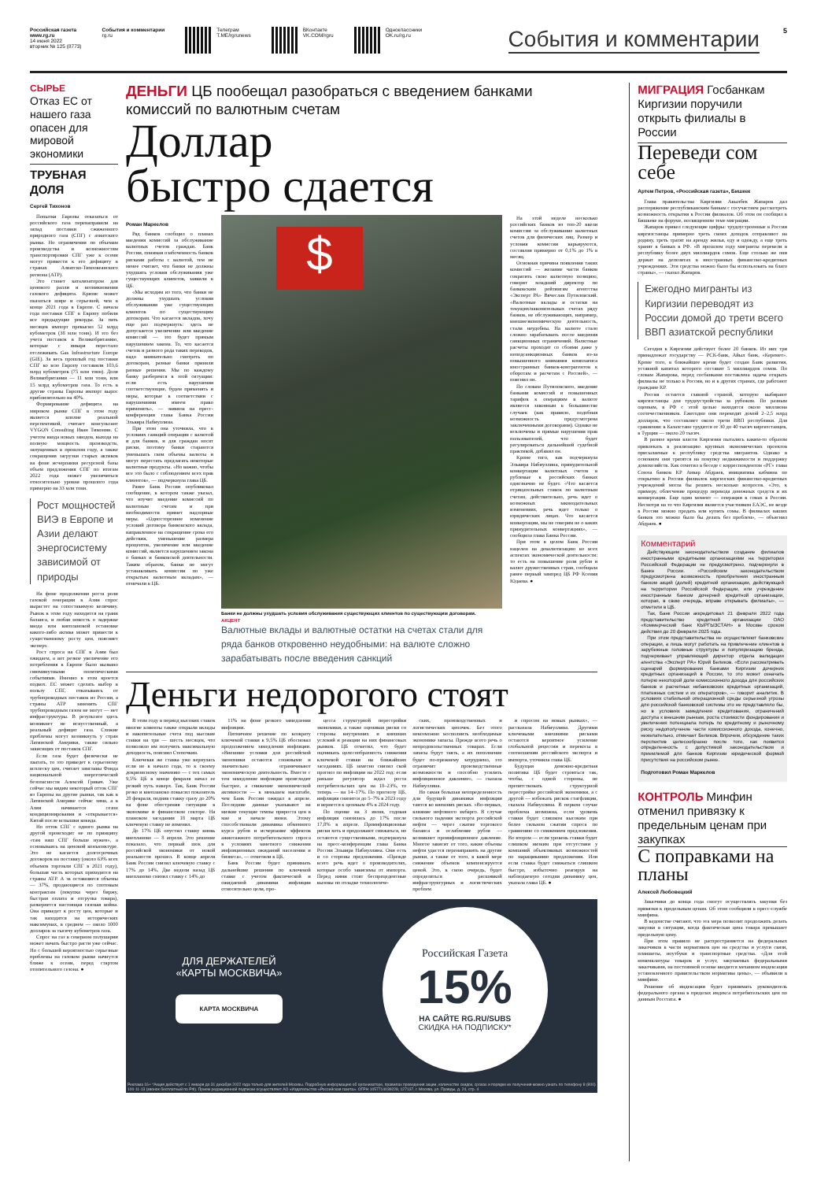Российская газета
www.rg.ru
14 июня 2022
вторник № 125 (8773)
События и комментарии
rg.ru
Телеграм
T.ME/rgrunews
ВКонтакте
VK.COM/rgru
Одноклассники
OK.ru/rg.ru
События и комментарии
5
СЫРЬЕ
Отказ ЕС от нашего газа опасен для мировой экономики
ТРУБНАЯ ДОЛЯ
Сергей Тихонов
Попытки Европы отказаться от российского газа перенаправили на запад поставки сжиженного природного газа (СПГ) с азиатского рынка. Но ограничения по объемам производства и возможностям транспортировки СПГ уже к осени могут привести к его дефициту в странах Азиатско-Тихоокеанского региона (АТР).
Это станет катализатором для ценового ралли и возникновения газового дефицита. Кризис может оказаться шире и серьезней, чем в конце 2021 года в Европе. С начала года поставки СПГ в Европу побили все предыдущие рекорды. За пять месяцев импорт превысил 52 млрд кубометров (38 млн тонн). И это без учета поставок в Великобританию, которые с января перестало отслеживать Gas Infrastructure Europe (GIE). За весь прошлый год поставки СПГ во всю Европу составили 103,6 млрд кубометров (75 млн тонн). Доля Великобритании — 11 млн тонн, или 15 млрд кубометров газа. То есть в другие страны Европы импорт вырос приблизительно на 40%.
Формирование дефицита на мировом рынке СПГ в этом году является вполне реальной перспективой, считает консультант VYGON Consulting Иван Тимонин. С учетом ввода новых заводов, выхода на полную мощность производств, запущенных в прошлом году, а также сокращения загрузки старых активов на фоне исчерпания ресурсной базы объем предложения СПГ по итогам 2022 года может увеличиться относительно уровня прошлого года примерно на 33 млн тонн.
Рост мощностей ВИЭ в Европе и Азии делают энергосистему зависимой от природы
На фоне продолжения роста роли газовой генерации в Азии спрос вырастет на сопоставимую величину. Рынок в этом году находится на грани баланса, и любая новость о задержке ввода или внеплановой остановке какого-либо актива может привести к существенному росту цен, поясняет эксперт.
Рост спроса на СПГ в Азии был ожидаем, а вот резкое увеличение его потребления в Европе было вызвано сиюминутными политическими событиями. Именно в этом кроется подвох. ЕС может сделать выбор в пользу СПГ, отказываясь от трубопроводных поставок из России, а страны АТР заменить СПГ трубопроводным газом не могут — нет инфраструктуры. В результате здесь возникнет не искусственный, а реальный дефицит газа. Схожие проблемы могут возникнуть у стран Латинской Америки, также сильно зависящих от поставок СПГ.
Если газа будет физически не хватать, то это приведет к серьезному всплеску цен, считает замглавы Фонда национальной энергетической безопасности Алексей Гривач. Уже сейчас мы видим некоторый отток СПГ из Европы на другие рынки, так как в Латинской Америке сейчас зима, а в Азии начинается сезон кондиционирования и «открывается» Китай после вспышки ковида.
Но отток СПГ с одного рынка на другой происходит не по принципу «там наш СПГ больше нужен», а основываясь на ценовой конъюнктуре. Это не касается долгосрочных договоров на поставку (около 63% всех объемов торговли СПГ в 2021 году), большая часть которых приходится на страны АТР. А за оставшиеся объемы — 37%, продающиеся по спотовым контрактам (покупка через биржу, быстрая оплата и отгрузка товара), развернется настоящая газовая война. Она приведет к росту цен, которые и так находятся на исторических максимумах, в среднем — около 1000 долларов за тысячу кубометров газа.
Спрос на газ в северном полушарии может начать быстро расти уже сейчас. Но с большей вероятностью серьезные проблемы на газовом рынке начнутся ближе к осени, перед стартом отопительного сезона. ●
ДЕНЬГИ ЦБ пообещал разобраться с введением банками комиссий по валютным счетам
Доллар
быстро сдается
Роман Маркелов
Ряд банков сообщил о планах введения комиссий за обслуживание валютных счетов граждан. Банк России, понимая озабоченность банков рисками работы с валютой, тем не менее считает, что банки не должны ухудшать условия обслуживания уже существующих клиентов, заявили в ЦБ.
«Мы исходим из того, что банки не должны ухудшать условия обслуживания уже существующих клиентов по существующим договорам. Что касается вкладов, хочу еще раз подчеркнуть: здесь не допускается увеличение или введение комиссий — это будет прямым нарушением закона. То, что касается счетов и разного рода таких переводов, надо внимательно смотреть по договорам, разные банки приняли разные решения. Мы по каждому банку разберемся в этой ситуации: если есть нарушения соответствующие, будем применять и меры, которые в соответствии с нарушениями имеем право применять», — заявила на пресс-конференции глава Банка России Эльвира Набиуллина.
При этом она уточнила, что в условиях санкций операции с валютой и для банков, и для граждан носят риски, поэтому банки стараются уменьшать свои объемы валюты и могут перестать предлагать некоторые валютные продукты. «Но важно, чтобы все это было с соблюдением всех прав клиентов», — подчеркнула глава ЦБ.
Ранее Банк России опубликовал сообщение, в котором также указал, что изучит введение комиссий по валютным счетам и при необходимости примет надзорные меры. «Одностороннее изменение условий договора банковского вклада, направленное на сокращение срока его действия, уменьшение размера процентов, увеличение или введение комиссий, является нарушением закона о банках и банковской деятельности. Таким образом, банки не могут устанавливать комиссии по уже открытым валютным вкладам», — отмечали в ЦБ.
$
Банки не должны ухудшать условия обслуживания существующих клиентов по существующим договорам.
АКЦЕНТ
Валютные вклады и валютные остатки на счетах стали для ряда банков откровенно неудобными: на валюте сложно зарабатывать после введения санкций
На этой неделе несколько российских банков из топ-20 ввели комиссии за обслуживание валютных счетов для физических лиц. Размер и условия комиссии варьируются, составляя примерно от 0,1% до 1% в месяц.
Основная причина появления таких комиссий — желание части банков сократить свою валютную позицию, говорит младший директор по банковским рейтингам агентства «Эксперт РА» Вячеслав Путиловский. «Валютные вклады и остатки на текущих/накопительных счетах ряду банков, не обслуживающих, например, внешнеэкономическую деятельность, стали неудобны. На валюте стало сложно зарабатывать после введения санкционных ограничений. Валютные расчеты проходят со сбоями даже у неподсанкционных банков из-за повышенного внимания комплаенса иностранных банков-контрагентов к оборотам и расчетам с Россией», — пояснил он.
По словам Путиловского, введение банками комиссий и повышенных тарифов к операциям в валюте является законным в большинстве случаев (как правило, подобная возможность предусмотрена заключенными договорами). Однако не исключены и прямые нарушения прав пользователей, что будет регулироваться дальнейшей судебной практикой, добавил он.
Кроме того, как подчеркнула Эльвира Набиуллина, принудительной конвертации валютных счетов в рублевые в российских банках однозначно не будет. «Что касается отрицательных ставок по валютным счетам, действительно, речь идет о возможных законодательных изменениях, речь идет только о юридических лицах. Что касается конвертации, мы не говорим не о каких принудительных конвертациях», — сообщила глава Банка России.
При этом в целом Банк России нацелен на девалютизацию во всех аспектах экономической деятельности: то есть на повышение роли рубля и валют дружественных стран, сообщала ранее первый зампред ЦБ РФ Ксения Юдаева. ●
Деньги недорогого стоят
В этом году в период высоких ставок многие клиенты также открыли вклады и накопительные счета под высокие ставки на три — шесть месяцев, что позволило им получить максимальную доходность, пояснил Степочкин.
Ключевая же ставка уже вернулась если не в начало года, то к своему докризисному значению — с тех самых 9,5% ЦБ в конце февраля начал ее резкий путь наверх. Так, Банк России резко и внепланово повысил показатель 28 февраля, подняв ставку сразу до 20% на фоне обострения ситуации в экономике и финансовом секторе. На плановом заседании 18 марта ЦБ ключевую ставку не изменил.
До 17% ЦБ опустил ставку вновь внепланово — 8 апреля. Это решение показало, что первый шок для российской экономики от новой реальности прошел. В конце апреля Банк России снизил ключевую ставку с 17% до 14%. Две недели назад ЦБ внепланово снизил ставку с 14% до
11% на фоне резкого замедления инфляции.
Пятничное решение по возврату ключевой ставки к 9,5% ЦБ обосновал продолжением замедления инфляции. «Внешние условия для российской экономики остаются сложными и значительно ограничивают экономическую деятельность. Вместе с тем замедление инфляции происходит быстрее, а снижение экономической активности — в меньшем масштабе, чем Банк России ожидал в апреле. Последние данные указывают на низкие текущие темпы прироста цен в мае и начале июня. Этому способствовали динамика обменного курса рубля и исчерпание эффектов ажиотажного потребительского спроса в условиях заметного снижения инфляционных ожиданий населения и бизнеса», — отметили в ЦБ.
Банк России будет принимать дальнейшие решения по ключевой ставке с учетом фактической и ожидаемой динамики инфляции относительно цели, про-
цесса структурной перестройки экономики, а также оценивая риски со стороны внутренних и внешних условий и реакции на них финансовых рынков. ЦБ отметил, что будет оценивать целесообразность снижения ключевой ставки на ближайших заседаниях. ЦБ заметно снизил свой прогноз по инфляции на 2022 год: если раньше регулятор ждал роста потребительских цен на 18–23%, то теперь — на 14–17%. По прогнозу ЦБ, инфляция снизится до 5–7% в 2023 году и вернется к целевым 4% в 2024 году.
По оценке на 3 июня, годовая инфляция снизилась до 17% после 17,8% в апреле. Проинфляционные риски хоть и продолжают снижаться, но остаются существенными, подчеркнула на пресс-конференции глава Банка России Эльвира Набиуллина. Они есть и со стороны предложения. «Прежде всего речь идет о производителях, которые особо зависимы от импорта. Перед ними стоят беспрецедентные вызовы по отладке технологиче-
ских, производственных и логистических цепочек. Без этого невозможно восполнить необходимые экономике запасы. Прежде всего речь о непродовольственных товарах. Если запасы будут таять, а их пополнение будет по-прежнему затруднено, это ограничит производственные возможности и способно усилить инфляционное давление», — сказала Набиуллина.
Но самая большая неопределенность для будущей динамики инфляции таится во внешних рисках. «Во-первых, влияние нефтяного эмбарго. В случае сильного падения экспорта российской нефти — через сжатие торгового баланса и ослабление рубля — возникнет проинфляционное давление. Многое зависит от того, какие объемы нефти удастся перенаправить на другие рынки, а также от того, в какой мере снижение объемов компенсируется ценой. Это, в свою очередь, будет определяться расшивкой инфраструктурных и логистических проблем
и спросом на новых рынках», — рассказала Набиуллина. Другими ключевыми внешними рисками остаются вероятное усиление глобальной рецессии и перекосы в соотношении российского экспорта и импорта, уточнила глава ЦБ.
Будущая денежно-кредитная политика ЦБ будет строиться так, чтобы, с одной стороны, не препятствовать структурной перестройке российской экономики, а с другой — избежать рисков стагфляции, сказала Набиуллина. В первом случае проблема возможна, если уровень ставки будет слишком высоким при более сильном сжатии спроса по сравнению со снижением предложения. Во втором — если уровень ставки будет слишком низким при отсутствии у компаний объективных возможностей по наращиванию предложения. Или если ставка будет снижаться слишком быстро, избыточно реагируя на наблюдаемую сегодня динамику цен, указала глава ЦБ. ●
ДЛЯ ДЕРЖАТЕЛЕЙ
«КАРТЫ МОСКВИЧА»
КАРТА МОСКВИЧА
Российская Газета
15%
НА САЙТЕ RG.RU/SUBS
СКИДКА НА ПОДПИСКУ*
Реклама 16+ *Акция действует с 1 января до 31 декабря 2022 года только для жителей Москвы. Подробную информацию об организаторе, правилах проведения акции, количестве скидок, сроках и порядке их получения можно узнать по телефону 8 (800) 100-11-13 (звонок бесплатный по РФ). Прием редакционной подписки осуществляет АО «Издательство «Российская газета». ОГРН 1057714039228, 127137, г. Москва, ул. Правды, д. 24, стр. 4
МИГРАЦИЯ Госбанкам Киргизии поручили открыть филиалы в России
Переведи сом себе
Артем Петров, «Российская газета», Бишкек
Глава правительства Киргизии Акылбек Жапаров дал распоряжение республиканским банкам с госучастием рассмотреть возможность открытия в России филиалов. Об этом он сообщил в Бишкеке на форуме, посвященном теме миграции.
Жапаров привел следующие цифры: трудоустроенные в России киргизстанцы примерно треть своих доходов отправляют на родину, треть тратят на аренду жилья, еду и одежду, а еще треть хранят в банках в РФ. «В прошлом году мигранты перевели в республику более двух миллиардов сомов. Еще столько же они держат на депозитах в иностранных финансово-кредитных учреждениях. Эти средства можно было бы использовать на благо страны», — сказал Жапаров.
Ежегодно мигранты из Киргизии переводят из России домой до трети всего ВВП азиатской республики
Сегодня в Киргизии действует более 20 банков. Из них три принадлежат государству — РСК-банк, Айыл банк, «Керемет». Кроме того, в ближайшее время будет создан Банк развития, уставной капитал которого составит 5 миллиардов сомов. По словам Жапарова, перед госбанками поставлена задача открыть филиалы не только в России, но и в других странах, где работают граждане КР.
Россия остается главной страной, которую выбирают киргизстанцы для трудоустройства за рубежом. По разным оценкам, в РФ с этой целью находятся около миллиона соотечественников. Ежегодно они переводят домой 2–2,5 млрд долларов, что составляет около трети ВВП республики. Для сравнения: в Казахстане трудятся от 30 до 40 тысяч киргизстанцев, в Турции — около 20 тысяч.
В разное время власти Киргизии пытались каким-то образом привлекать в реализацию крупных экономических проектов присылаемые в республику средства мигрантов. Однако в основном они тратятся на покупку недвижимости и поддержку домохозяйств. Как отметил в беседе с корреспондентом «РГ» глава Союза банков КР Анвар Абдраев, инициатива кабмина по открытию в России филиалов киргизских финансово-кредитных учреждений могла бы решить несколько вопросов. «Это, к примеру, облегчение процедур перевода денежных средств и их конвертации. Еще один момент — операции в сомах в России. Несмотря на то что Киргизия является участником ЕАЭС, не везде в России можно продать или купить сомы. В филиалах наших банков это можно было бы делать без проблем», — объяснил Абдраев. ●
Комментарий
Действующим законодательством создание филиалов иностранными кредитными организациями на территории Российской Федерации не предусмотрено, подчеркнули в Банке России. «Российским законодательством предусмотрена возможность приобретения иностранным банком акций (долей) кредитной организации, действующей на территории Российской Федерации, или учреждение иностранным банком дочерней кредитной организации, которая, в свою очередь, вправе открывать филиалы», — отметили в ЦБ.
Так, Банк России аккредитовал 21 февраля 2022 года представительство кредитной организации ОАО «Коммерческий банк КЫРГЫЗСТАН» в Москве сроком действия до 20 февраля 2025 года.
При этом представительства не осуществляют банковские операции, а лишь могут работать на привлечение клиентов в зарубежные головные структуры и популяризацию бренда, подчеркивает управляющий директор отдела валидации агентства «Эксперт РА» Юрий Беликов. «Если рассматривать сценарий формирования банками Киргизии дочерних кредитных организаций в России, то это может означать потерю некоторой доли комиссионного дохода для российских банков и расчетных небанковских кредитных организаций, платежных систем и их операторов», — говорит аналитик. В условиях стабильной операционной среды серьезной угрозы для российской банковской системы это не представляло бы, но в условиях замедления кредитования, ограничений доступа к внешним рынкам, роста стоимости фондирования и увеличения потенциала потерь по кредитному и рыночному риску недополучение части комиссионного дохода, конечно, нежелательно, отмечает Беликов. Впрочем, обсуждение таких перспектив целесообразно после того, как появится определенность с допустимой законодательством и приемлемой для банков Киргизии юридической формой присутствия на российском рынке.
Подготовил Роман Маркелов
КОНТРОЛЬ Минфин отменил привязку к предельным ценам при закупках
С поправками на планы
Алексей Любовецкий
Заказчики до конца года смогут осуществлять закупки без привязки к предельным ценам. Об этом сообщили в пресс-службе минфина.
В ведомстве считают, что эта мера позволит продолжить делать закупки в ситуации, когда фактическая цена товара превышает предельную цену.
При этом правило не распространяется на федеральных заказчиков в части нормативов цен на средства и услуги связи, планшеты, ноутбуки и транспортные средства. «Для этой номенклатуры товаров и услуг, закупаемых федеральными заказчиками, на постоянной основе вводится механизм индексации установленного правительством норматива цены», — объявили в минфине.
Решение об индексации будет принимать руководитель федерального органа в пределах индекса потребительских цен по данным Росстата. ●